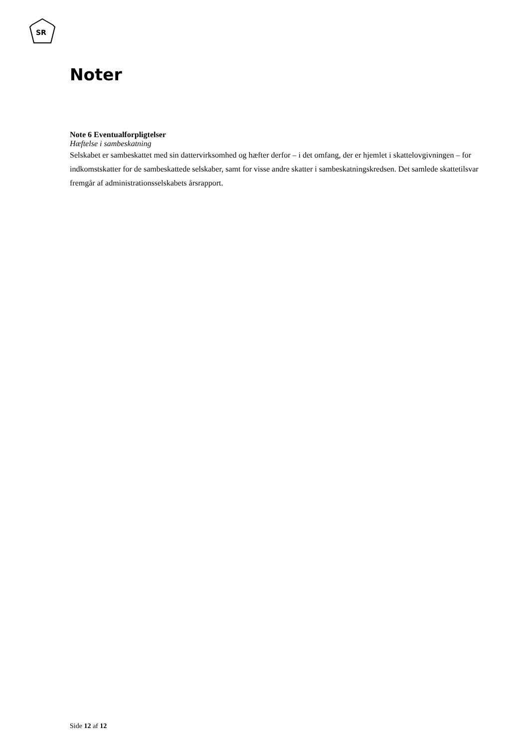SR
Noter
Note 6 Eventualforpligtelser
Hæftelse i sambeskatning
Selskabet er sambeskattet med sin dattervirksomhed og hæfter derfor – i det omfang, der er hjemlet i skattelovgivningen – for indkomstskatter for de sambeskattede selskaber, samt for visse andre skatter i sambeskatningskredsen. Det samlede skattetilsvar fremgår af administrationsselskabets årsrapport.
Side 12 af 12